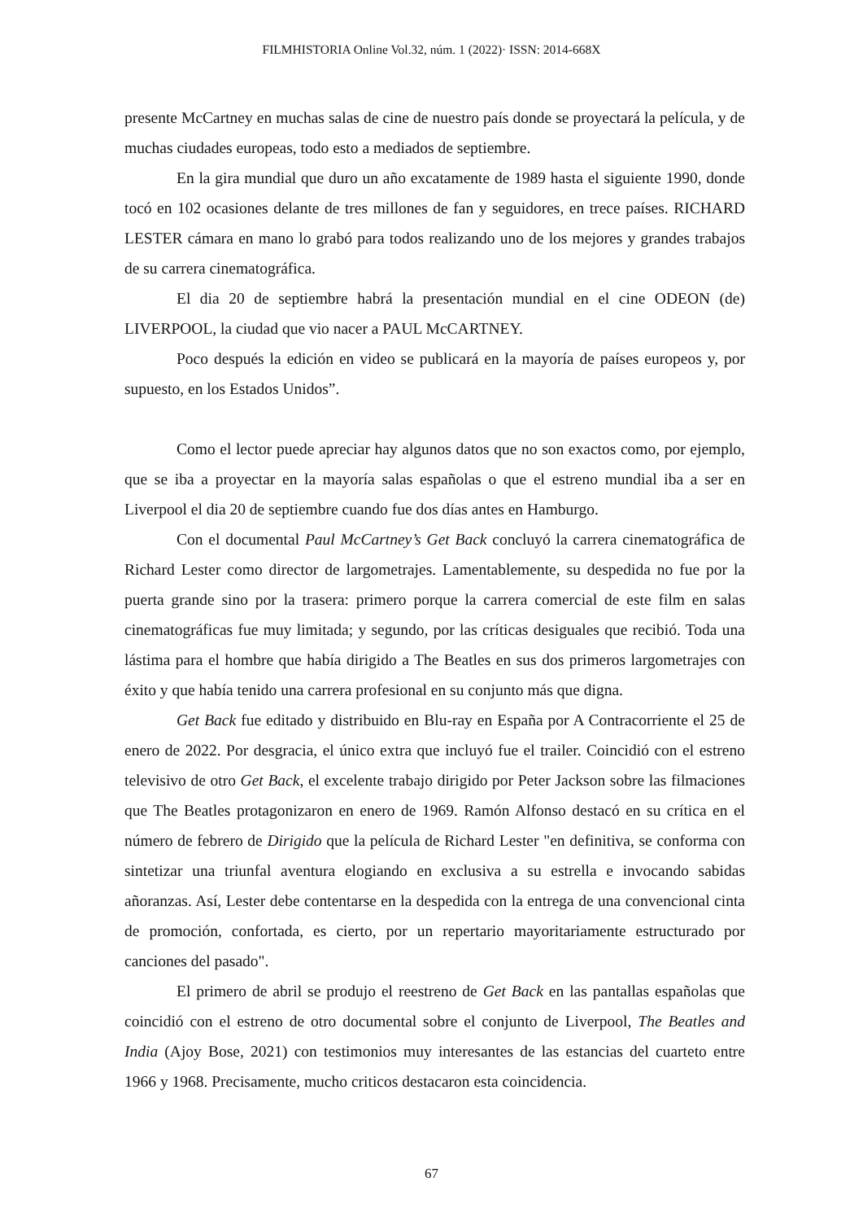FILMHISTORIA Online Vol.32, núm. 1 (2022)· ISSN: 2014-668X
presente McCartney en muchas salas de cine de nuestro país donde se proyectará la película, y de muchas ciudades europeas, todo esto a mediados de septiembre.
En la gira mundial que duro un año excatamente de 1989 hasta el siguiente 1990, donde tocó en 102 ocasiones delante de tres millones de fan y seguidores, en trece países. RICHARD LESTER cámara en mano lo grabó para todos realizando uno de los mejores y grandes trabajos de su carrera cinematográfica.
El dia 20 de septiembre habrá la presentación mundial en el cine ODEON (de) LIVERPOOL, la ciudad que vio nacer a PAUL McCARTNEY.
Poco después la edición en video se publicará en la mayoría de países europeos y, por supuesto, en los Estados Unidos”.
Como el lector puede apreciar hay algunos datos que no son exactos como, por ejemplo, que se iba a proyectar en la mayoría salas españolas o que el estreno mundial iba a ser en Liverpool el dia 20 de septiembre cuando fue dos días antes en Hamburgo.
Con el documental Paul McCartney’s Get Back concluyó la carrera cinematográfica de Richard Lester como director de largometrajes. Lamentablemente, su despedida no fue por la puerta grande sino por la trasera: primero porque la carrera comercial de este film en salas cinematográficas fue muy limitada; y segundo, por las críticas desiguales que recibió. Toda una lástima para el hombre que había dirigido a The Beatles en sus dos primeros largometrajes con éxito y que había tenido una carrera profesional en su conjunto más que digna.
Get Back fue editado y distribuido en Blu-ray en España por A Contracorriente el 25 de enero de 2022. Por desgracia, el único extra que incluyó fue el trailer. Coincidió con el estreno televisivo de otro Get Back, el excelente trabajo dirigido por Peter Jackson sobre las filmaciones que The Beatles protagonizaron en enero de 1969. Ramón Alfonso destacó en su crítica en el número de febrero de Dirigido que la película de Richard Lester "en definitiva, se conforma con sintetizar una triunfal aventura elogiando en exclusiva a su estrella e invocando sabidas añoranzas. Así, Lester debe contentarse en la despedida con la entrega de una convencional cinta de promoción, confortada, es cierto, por un repertario mayoritariamente estructurado por canciones del pasado".
El primero de abril se produjo el reestreno de Get Back en las pantallas españolas que coincidió con el estreno de otro documental sobre el conjunto de Liverpool, The Beatles and India (Ajoy Bose, 2021) con testimonios muy interesantes de las estancias del cuarteto entre 1966 y 1968. Precisamente, mucho criticos destacaron esta coincidencia.
67